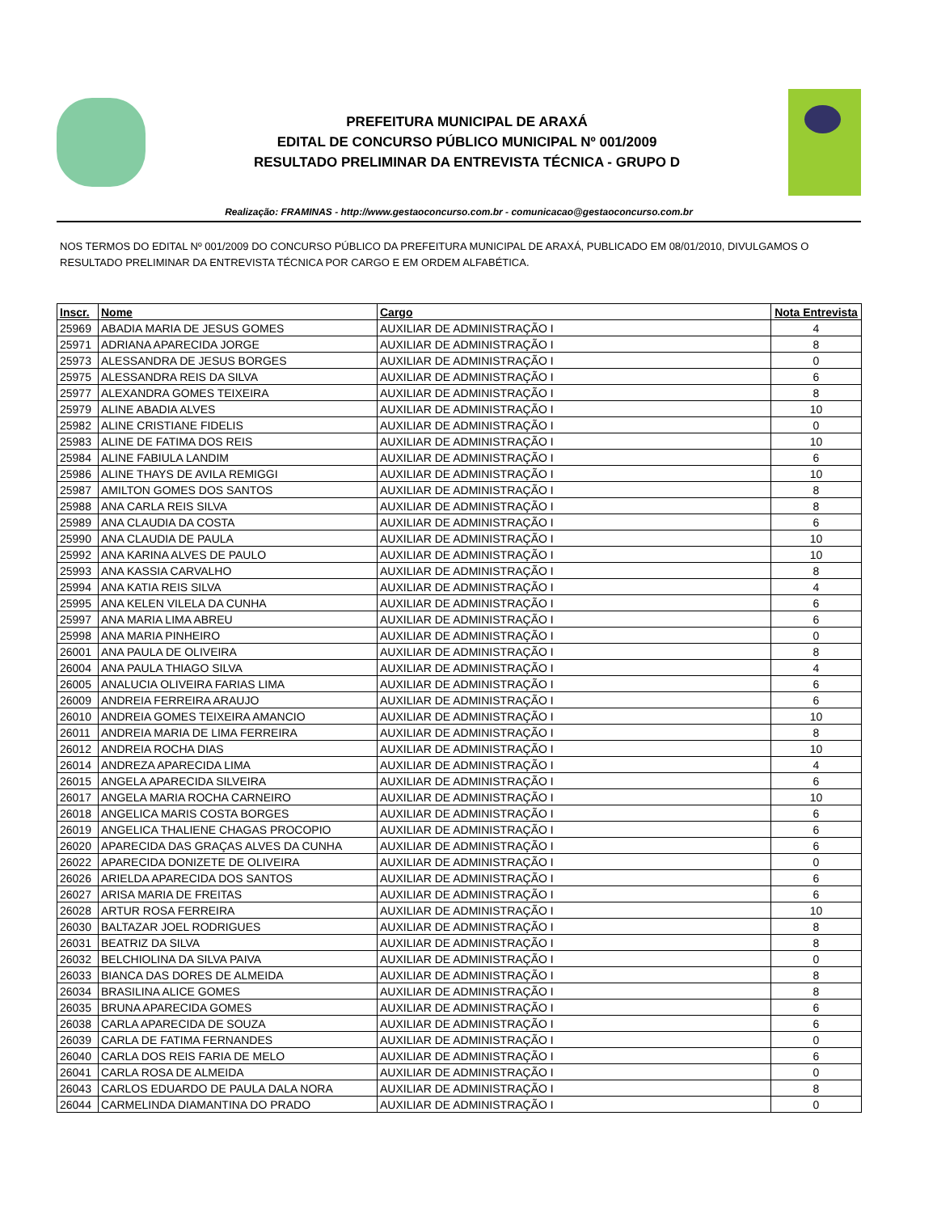PREFEITURA MUNICIPAL DE ARAXÁ
EDITAL DE CONCURSO PÚBLICO MUNICIPAL Nº 001/2009
RESULTADO PRELIMINAR DA ENTREVISTA TÉCNICA - GRUPO D
Realização: FRAMINAS - http://www.gestaoconcurso.com.br - comunicacao@gestaoconcurso.com.br
NOS TERMOS DO EDITAL Nº 001/2009 DO CONCURSO PÚBLICO DA PREFEITURA MUNICIPAL DE ARAXÁ, PUBLICADO EM 08/01/2010, DIVULGAMOS O RESULTADO PRELIMINAR DA ENTREVISTA TÉCNICA POR CARGO E EM ORDEM ALFABÉTICA.
| Inscr. | Nome | Cargo | Nota Entrevista |
| --- | --- | --- | --- |
| 25969 | ABADIA MARIA DE JESUS GOMES | AUXILIAR DE ADMINISTRAÇÃO I | 4 |
| 25971 | ADRIANA APARECIDA JORGE | AUXILIAR DE ADMINISTRAÇÃO I | 8 |
| 25973 | ALESSANDRA DE JESUS BORGES | AUXILIAR DE ADMINISTRAÇÃO I | 0 |
| 25975 | ALESSANDRA REIS DA SILVA | AUXILIAR DE ADMINISTRAÇÃO I | 6 |
| 25977 | ALEXANDRA GOMES TEIXEIRA | AUXILIAR DE ADMINISTRAÇÃO I | 8 |
| 25979 | ALINE ABADIA ALVES | AUXILIAR DE ADMINISTRAÇÃO I | 10 |
| 25982 | ALINE CRISTIANE FIDELIS | AUXILIAR DE ADMINISTRAÇÃO I | 0 |
| 25983 | ALINE DE FATIMA DOS REIS | AUXILIAR DE ADMINISTRAÇÃO I | 10 |
| 25984 | ALINE FABIULA LANDIM | AUXILIAR DE ADMINISTRAÇÃO I | 6 |
| 25986 | ALINE THAYS DE AVILA REMIGGI | AUXILIAR DE ADMINISTRAÇÃO I | 10 |
| 25987 | AMILTON GOMES DOS SANTOS | AUXILIAR DE ADMINISTRAÇÃO I | 8 |
| 25988 | ANA CARLA REIS SILVA | AUXILIAR DE ADMINISTRAÇÃO I | 8 |
| 25989 | ANA CLAUDIA DA COSTA | AUXILIAR DE ADMINISTRAÇÃO I | 6 |
| 25990 | ANA CLAUDIA DE PAULA | AUXILIAR DE ADMINISTRAÇÃO I | 10 |
| 25992 | ANA KARINA ALVES DE PAULO | AUXILIAR DE ADMINISTRAÇÃO I | 10 |
| 25993 | ANA KASSIA CARVALHO | AUXILIAR DE ADMINISTRAÇÃO I | 8 |
| 25994 | ANA KATIA REIS SILVA | AUXILIAR DE ADMINISTRAÇÃO I | 4 |
| 25995 | ANA KELEN VILELA DA CUNHA | AUXILIAR DE ADMINISTRAÇÃO I | 6 |
| 25997 | ANA MARIA LIMA ABREU | AUXILIAR DE ADMINISTRAÇÃO I | 6 |
| 25998 | ANA MARIA PINHEIRO | AUXILIAR DE ADMINISTRAÇÃO I | 0 |
| 26001 | ANA PAULA DE OLIVEIRA | AUXILIAR DE ADMINISTRAÇÃO I | 8 |
| 26004 | ANA PAULA THIAGO SILVA | AUXILIAR DE ADMINISTRAÇÃO I | 4 |
| 26005 | ANALUCIA OLIVEIRA FARIAS LIMA | AUXILIAR DE ADMINISTRAÇÃO I | 6 |
| 26009 | ANDREIA FERREIRA ARAUJO | AUXILIAR DE ADMINISTRAÇÃO I | 6 |
| 26010 | ANDREIA GOMES TEIXEIRA AMANCIO | AUXILIAR DE ADMINISTRAÇÃO I | 10 |
| 26011 | ANDREIA MARIA DE LIMA FERREIRA | AUXILIAR DE ADMINISTRAÇÃO I | 8 |
| 26012 | ANDREIA ROCHA DIAS | AUXILIAR DE ADMINISTRAÇÃO I | 10 |
| 26014 | ANDREZA APARECIDA LIMA | AUXILIAR DE ADMINISTRAÇÃO I | 4 |
| 26015 | ANGELA APARECIDA SILVEIRA | AUXILIAR DE ADMINISTRAÇÃO I | 6 |
| 26017 | ANGELA MARIA ROCHA CARNEIRO | AUXILIAR DE ADMINISTRAÇÃO I | 10 |
| 26018 | ANGELICA MARIS COSTA BORGES | AUXILIAR DE ADMINISTRAÇÃO I | 6 |
| 26019 | ANGELICA THALIENE CHAGAS PROCOPIO | AUXILIAR DE ADMINISTRAÇÃO I | 6 |
| 26020 | APARECIDA DAS GRAÇAS ALVES DA CUNHA | AUXILIAR DE ADMINISTRAÇÃO I | 6 |
| 26022 | APARECIDA DONIZETE DE OLIVEIRA | AUXILIAR DE ADMINISTRAÇÃO I | 0 |
| 26026 | ARIELDA APARECIDA DOS SANTOS | AUXILIAR DE ADMINISTRAÇÃO I | 6 |
| 26027 | ARISA MARIA DE FREITAS | AUXILIAR DE ADMINISTRAÇÃO I | 6 |
| 26028 | ARTUR ROSA FERREIRA | AUXILIAR DE ADMINISTRAÇÃO I | 10 |
| 26030 | BALTAZAR JOEL RODRIGUES | AUXILIAR DE ADMINISTRAÇÃO I | 8 |
| 26031 | BEATRIZ DA SILVA | AUXILIAR DE ADMINISTRAÇÃO I | 8 |
| 26032 | BELCHIOLINA DA SILVA PAIVA | AUXILIAR DE ADMINISTRAÇÃO I | 0 |
| 26033 | BIANCA DAS DORES DE ALMEIDA | AUXILIAR DE ADMINISTRAÇÃO I | 8 |
| 26034 | BRASILINA ALICE GOMES | AUXILIAR DE ADMINISTRAÇÃO I | 8 |
| 26035 | BRUNA APARECIDA GOMES | AUXILIAR DE ADMINISTRAÇÃO I | 6 |
| 26038 | CARLA APARECIDA DE SOUZA | AUXILIAR DE ADMINISTRAÇÃO I | 6 |
| 26039 | CARLA DE FATIMA FERNANDES | AUXILIAR DE ADMINISTRAÇÃO I | 0 |
| 26040 | CARLA DOS REIS FARIA DE MELO | AUXILIAR DE ADMINISTRAÇÃO I | 6 |
| 26041 | CARLA ROSA DE ALMEIDA | AUXILIAR DE ADMINISTRAÇÃO I | 0 |
| 26043 | CARLOS EDUARDO DE PAULA DALA NORA | AUXILIAR DE ADMINISTRAÇÃO I | 8 |
| 26044 | CARMELINDA DIAMANTINA DO PRADO | AUXILIAR DE ADMINISTRAÇÃO I | 0 |